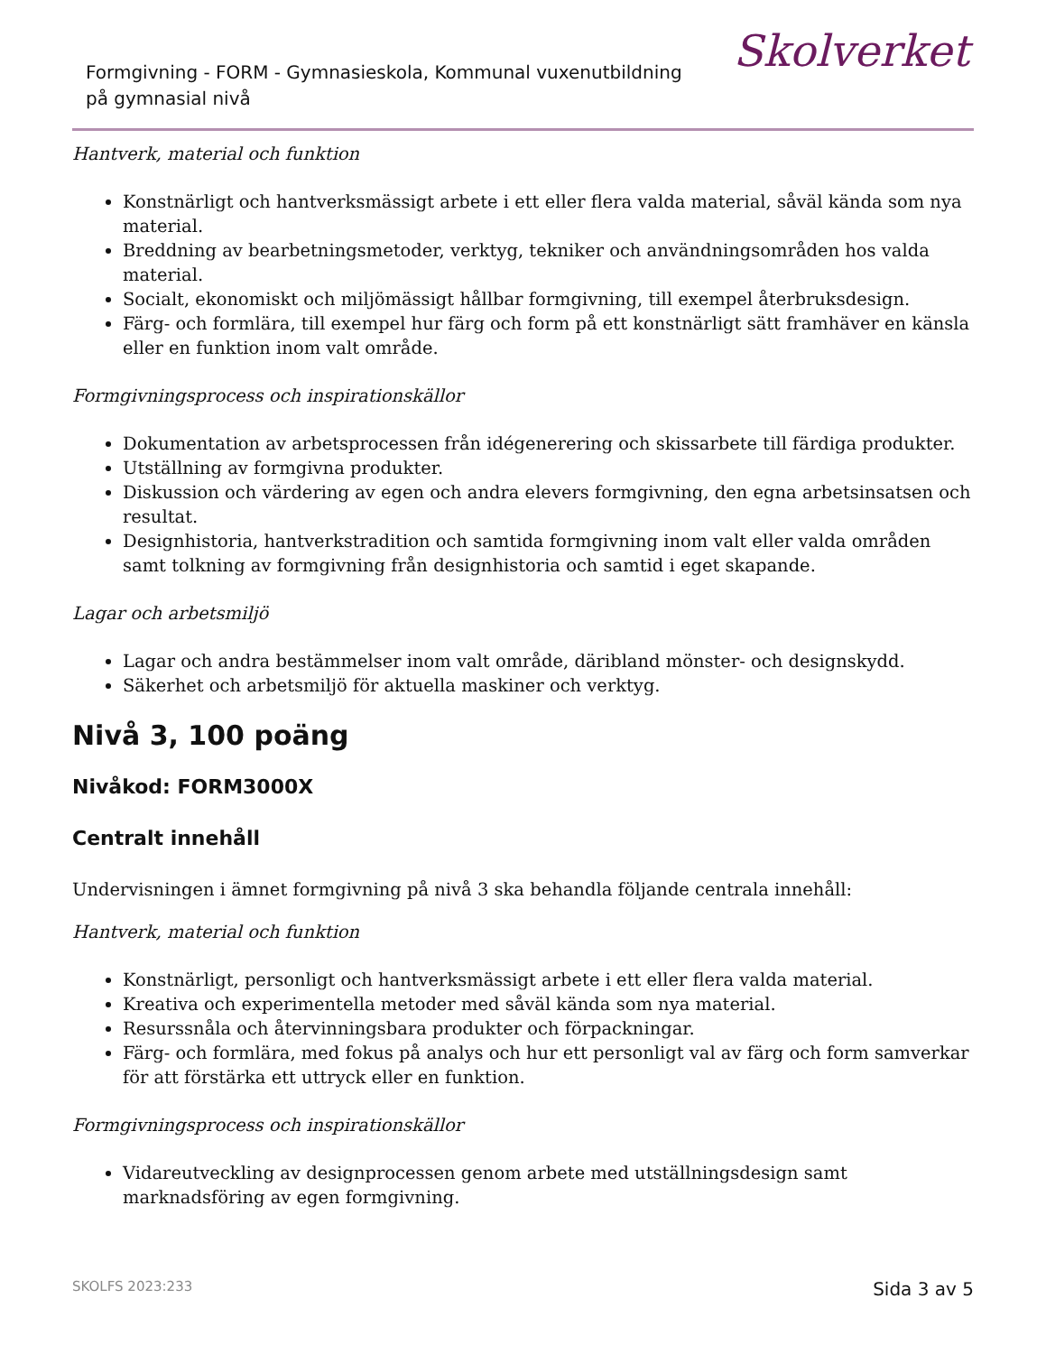Formgivning - FORM - Gymnasieskola, Kommunal vuxenutbildning på gymnasial nivå
Skolverket
Hantverk, material och funktion
Konstnärligt och hantverksmässigt arbete i ett eller flera valda material, såväl kända som nya material.
Breddning av bearbetningsmetoder, verktyg, tekniker och användningsområden hos valda material.
Socialt, ekonomiskt och miljömässigt hållbar formgivning, till exempel återbruksdesign.
Färg- och formlära, till exempel hur färg och form på ett konstnärligt sätt framhäver en känsla eller en funktion inom valt område.
Formgivningsprocess och inspirationskällor
Dokumentation av arbetsprocessen från idégenerering och skissarbete till färdiga produkter.
Utställning av formgivna produkter.
Diskussion och värdering av egen och andra elevers formgivning, den egna arbetsinsatsen och resultat.
Designhistoria, hantverkstradition och samtida formgivning inom valt eller valda områden samt tolkning av formgivning från designhistoria och samtid i eget skapande.
Lagar och arbetsmiljö
Lagar och andra bestämmelser inom valt område, däribland mönster- och designskydd.
Säkerhet och arbetsmiljö för aktuella maskiner och verktyg.
Nivå 3, 100 poäng
Nivåkod: FORM3000X
Centralt innehåll
Undervisningen i ämnet formgivning på nivå 3 ska behandla följande centrala innehåll:
Hantverk, material och funktion
Konstnärligt, personligt och hantverksmässigt arbete i ett eller flera valda material.
Kreativa och experimentella metoder med såväl kända som nya material.
Resurssnåla och återvinningsbara produkter och förpackningar.
Färg- och formlära, med fokus på analys och hur ett personligt val av färg och form samverkar för att förstärka ett uttryck eller en funktion.
Formgivningsprocess och inspirationskällor
Vidareutveckling av designprocessen genom arbete med utställningsdesign samt marknadsföring av egen formgivning.
SKOLFS 2023:233 Sida 3 av 5